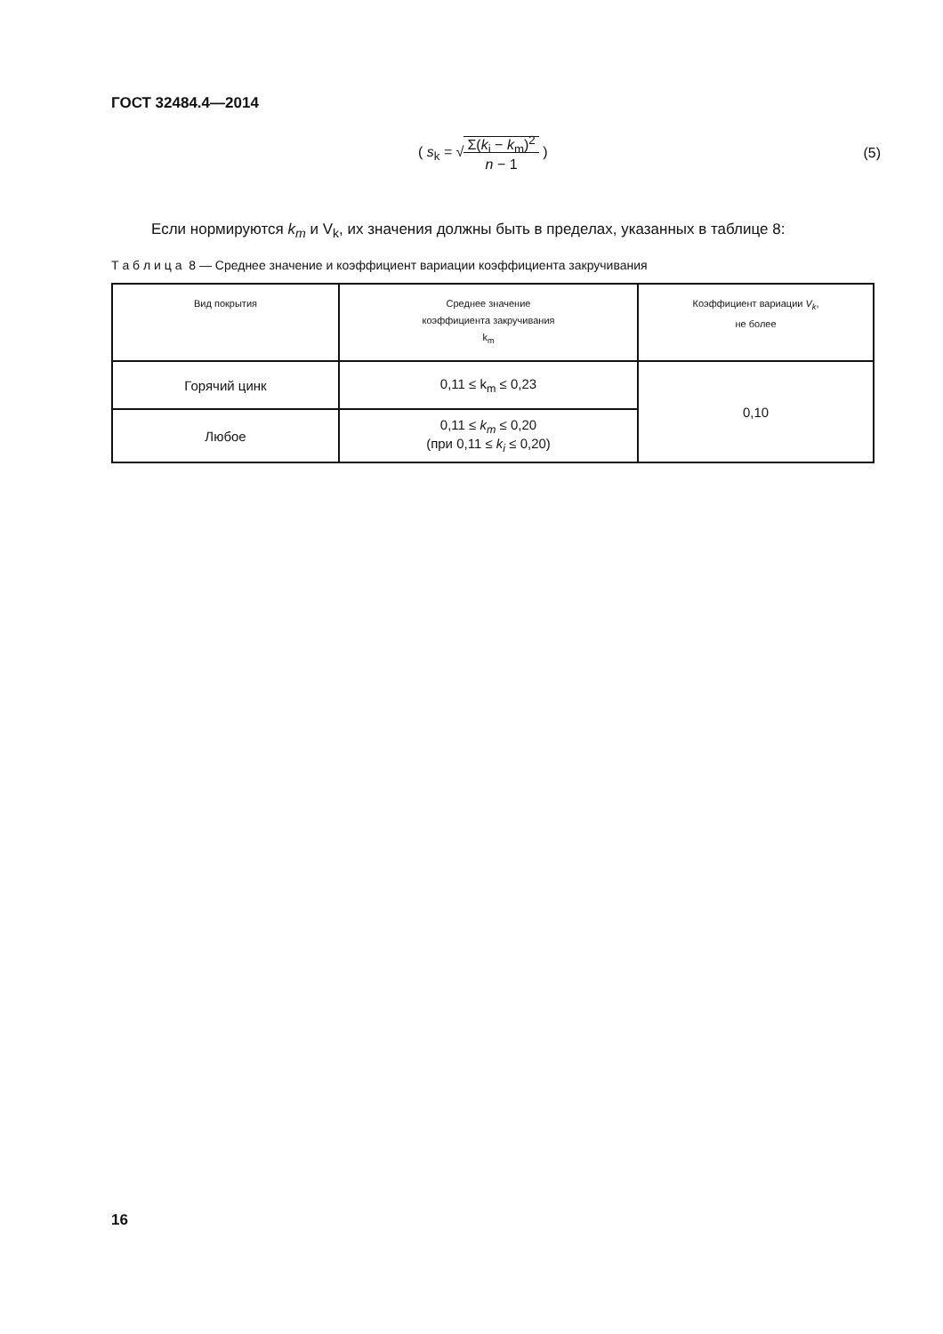ГОСТ 32484.4—2014
( s<sub>k</sub> = √Σ(k<sub>i</sub> − k<sub>m</sub>)<sup>2</sup>
n − 1 ) (5)
Если нормируются k<sub>m</sub> и V<sub>k</sub>, их значения должны быть в пределах, указанных в таблице 8:
Т а б л и ц а 8 — Среднее значение и коэффициент вариации коэффициента закручивания
| Вид покрытия | Среднее значение коэффициента закручивания k<sub>m</sub> | Коэффициент вариации V<sub>k</sub> , не более |
| --- | --- | --- |
| Горячий цинк | 0,11 ≤ k<sub>m</sub> ≤ 0,23 | 0,10 |
| Любое | 0,11 ≤ k<sub>m</sub> ≤ 0,20 (при 0,11 ≤ k<sub>i</sub> ≤ 0,20) | |
16